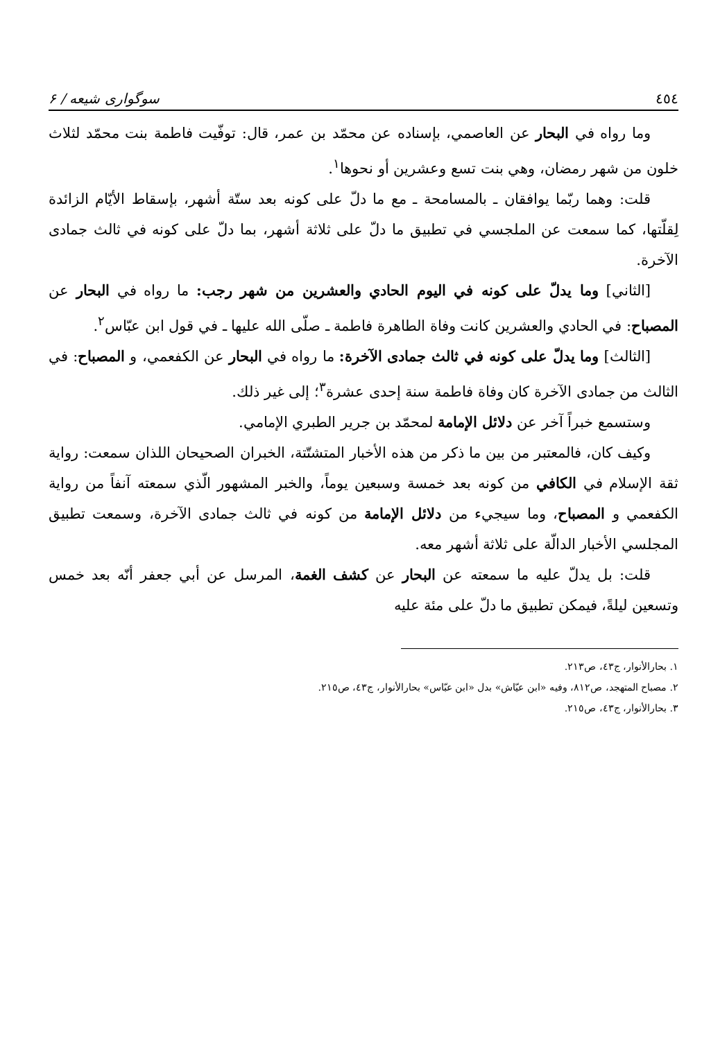٤٥٤ سوگواری شیعه / ۶
وما رواه في البحار عن العاصمي، بإسناده عن محمّد بن عمر، قال: توفّيت فاطمة بنت محمّد لثلاث خلون من شهر رمضان، وهي بنت تسع وعشرين أو نحوها<sup>١</sup>.
قلت: وهما ربّما يوافقان ـ بالمسامحة ـ مع ما دلّ على كونه بعد ستّة أشهر، بإسقاط الأيّام الزائدة لِقلّتها، كما سمعت عن الملجسي في تطبيق ما دلّ على ثلاثة أشهر، بما دلّ على كونه في ثالث جمادى الآخرة.
[الثاني] وما يدلّ على كونه في اليوم الحادي والعشرين من شهر رجب: ما رواه في البحار عن المصباح: في الحادي والعشرين كانت وفاة الطاهرة فاطمة ـ صلّى الله عليها ـ في قول ابن عبّاس<sup>٢</sup>.
[الثالث] وما يدلّ على كونه في ثالث جمادى الآخرة: ما رواه في البحار عن الكفعمي، و المصباح: في الثالث من جمادى الآخرة كان وفاة فاطمة سنة إحدى عشرة<sup>٣</sup>؛ إلى غير ذلك.
وستسمع خبراً آخر عن دلائل الإمامة لمحمّد بن جرير الطبري الإمامي.
وكيف كان، فالمعتبر من بين ما ذكر من هذه الأخبار المتشتّتة، الخبران الصحيحان اللذان سمعت: رواية ثقة الإسلام في الكافي من كونه بعد خمسة وسبعين يوماً، والخبر المشهور الّذي سمعته آنفاً من رواية الكفعمي و المصباح، وما سيجيء من دلائل الإمامة من كونه في ثالث جمادى الآخرة، وسمعت تطبيق المجلسي الأخبار الدالّة على ثلاثة أشهر معه.
قلت: بل يدلّ عليه ما سمعته عن البحار عن كشف الغمة، المرسل عن أبي جعفر أنّه بعد خمس وتسعين ليلةً، فيمكن تطبيق ما دلّ على مئة عليه
١. بحارالأنوار، ج٤٣، ص٢١٣.
٢. مصباح المتهجد، ص٨١٢، وفيه «ابن عيّاش» بدل «ابن عبّاس» بحارالأنوار، ج٤٣، ص٢١٥.
٣. بحارالأنوار، ج٤٣، ص٢١٥.